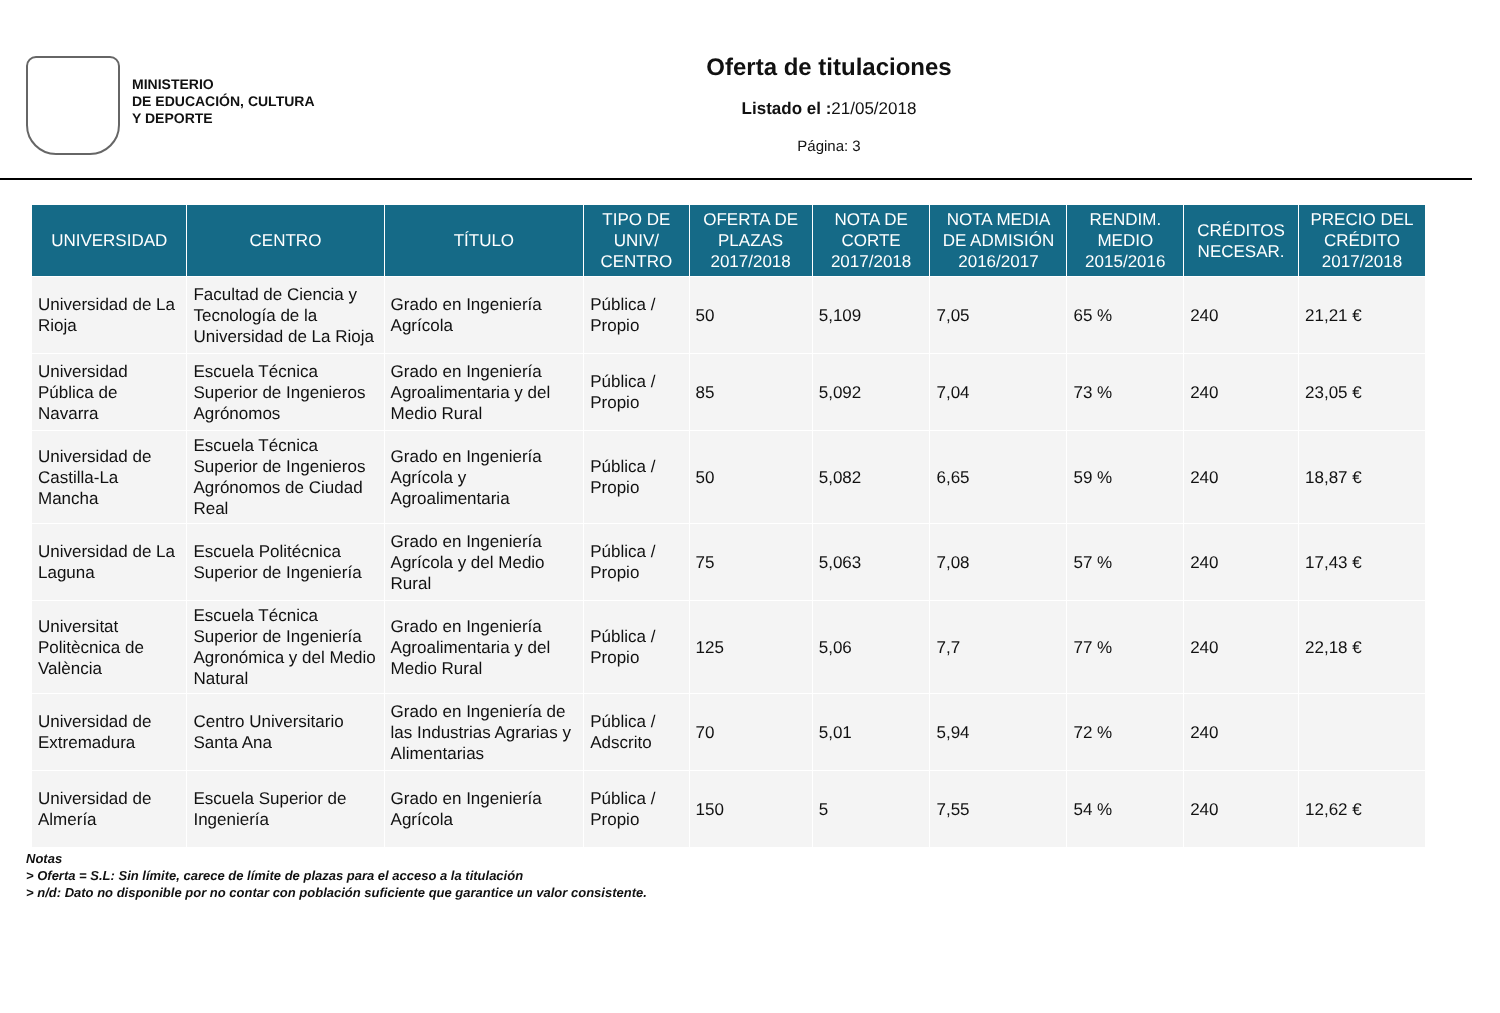MINISTERIO
DE EDUCACIÓN, CULTURA
Y DEPORTE
Oferta de titulaciones
Listado el : 21/05/2018
Página: 3
| UNIVERSIDAD | CENTRO | TÍTULO | TIPO DE UNIV/ CENTRO | OFERTA DE PLAZAS 2017/2018 | NOTA DE CORTE 2017/2018 | NOTA MEDIA DE ADMISIÓN 2016/2017 | RENDIM. MEDIO 2015/2016 | CRÉDITOS NECESAR. | PRECIO DEL CRÉDITO 2017/2018 |
| --- | --- | --- | --- | --- | --- | --- | --- | --- | --- |
| Universidad de La Rioja | Facultad de Ciencia y Tecnología de la Universidad de La Rioja | Grado en Ingeniería Agrícola | Pública / Propio | 50 | 5,109 | 7,05 | 65 % | 240 | 21,21 € |
| Universidad Pública de Navarra | Escuela Técnica Superior de Ingenieros Agrónomos | Grado en Ingeniería Agroalimentaria y del Medio Rural | Pública / Propio | 85 | 5,092 | 7,04 | 73 % | 240 | 23,05 € |
| Universidad de Castilla-La Mancha | Escuela Técnica Superior de Ingenieros Agrónomos de Ciudad Real | Grado en Ingeniería Agrícola y Agroalimentaria | Pública / Propio | 50 | 5,082 | 6,65 | 59 % | 240 | 18,87 € |
| Universidad de La Laguna | Escuela Politécnica Superior de Ingeniería | Grado en Ingeniería Agrícola y del Medio Rural | Pública / Propio | 75 | 5,063 | 7,08 | 57 % | 240 | 17,43 € |
| Universitat Politècnica de València | Escuela Técnica Superior de Ingeniería Agronómica y del Medio Natural | Grado en Ingeniería Agroalimentaria y del Medio Rural | Pública / Propio | 125 | 5,06 | 7,7 | 77 % | 240 | 22,18 € |
| Universidad de Extremadura | Centro Universitario Santa Ana | Grado en Ingeniería de las Industrias Agrarias y Alimentarias | Pública / Adscrito | 70 | 5,01 | 5,94 | 72 % | 240 | |
| Universidad de Almería | Escuela Superior de Ingeniería | Grado en Ingeniería Agrícola | Pública / Propio | 150 | 5 | 7,55 | 54 % | 240 | 12,62 € |
Notas
> Oferta = S.L: Sin límite, carece de límite de plazas para el acceso a la titulación
> n/d: Dato no disponible por no contar con población suficiente que garantice un valor consistente.